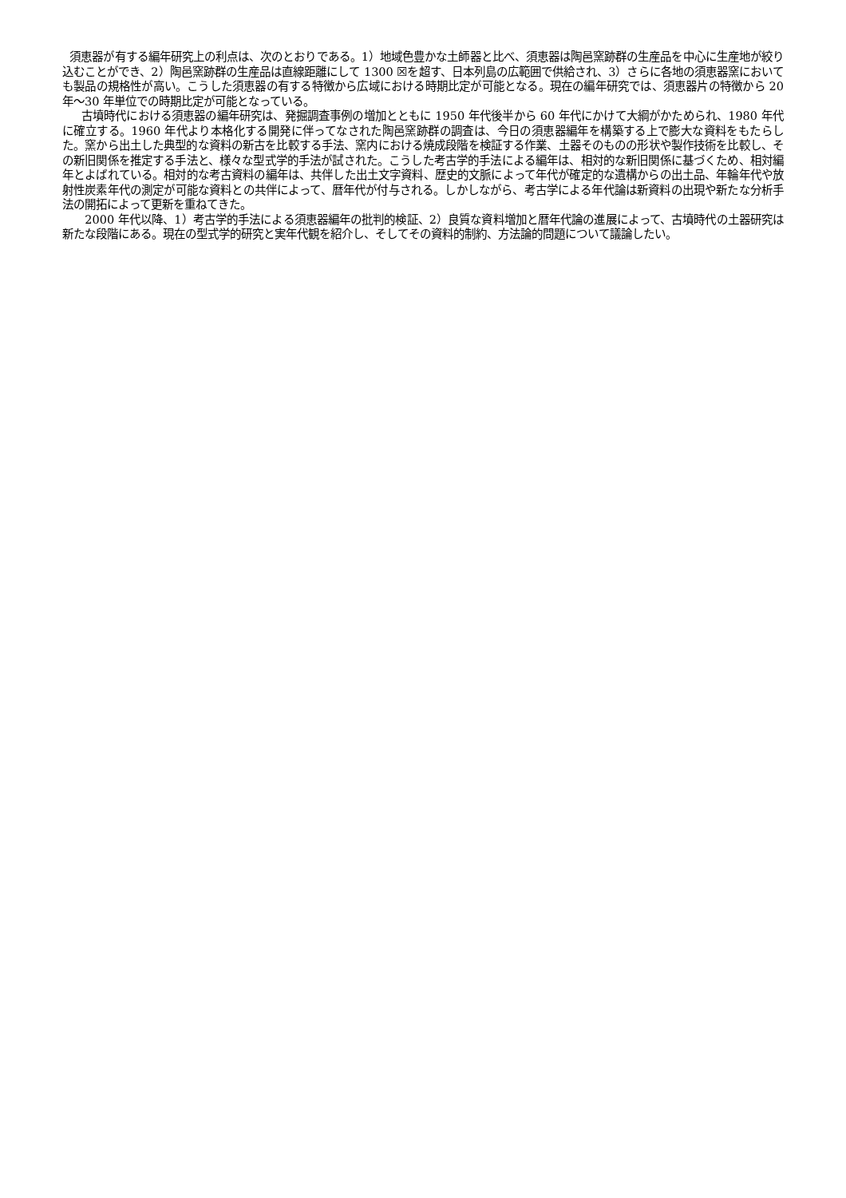須恵器が有する編年研究上の利点は、次のとおりである。1）地域色豊かな土師器と比べ、須恵器は陶邑窯跡群の生産品を中心に生産地が絞り込むことができ、2）陶邑窯跡群の生産品は直線距離にして 1300 ☒を超す、日本列島の広範囲で供給され、3）さらに各地の須恵器窯においても製品の規格性が高い。こうした須恵器の有する特徴から広域における時期比定が可能となる。現在の編年研究では、須恵器片の特徴から 20 年〜30 年単位での時期比定が可能となっている。
古墳時代における須恵器の編年研究は、発掘調査事例の増加とともに 1950 年代後半から 60 年代にかけて大綱がかためられ、1980 年代に確立する。1960 年代より本格化する開発に伴ってなされた陶邑窯跡群の調査は、今日の須恵器編年を構築する上で膨大な資料をもたらした。窯から出土した典型的な資料の新古を比較する手法、窯内における焼成段階を検証する作業、土器そのものの形状や製作技術を比較し、その新旧関係を推定する手法と、様々な型式学的手法が試された。こうした考古学的手法による編年は、相対的な新旧関係に基づくため、相対編年とよばれている。相対的な考古資料の編年は、共伴した出土文字資料、歴史的文脈によって年代が確定的な遺構からの出土品、年輪年代や放射性炭素年代の測定が可能な資料との共伴によって、暦年代が付与される。しかしながら、考古学による年代論は新資料の出現や新たな分析手法の開拓によって更新を重ねてきた。
2000 年代以降、1）考古学的手法による須恵器編年の批判的検証、2）良質な資料増加と暦年代論の進展によって、古墳時代の土器研究は新たな段階にある。現在の型式学的研究と実年代観を紹介し、そしてその資料的制約、方法論的問題について議論したい。